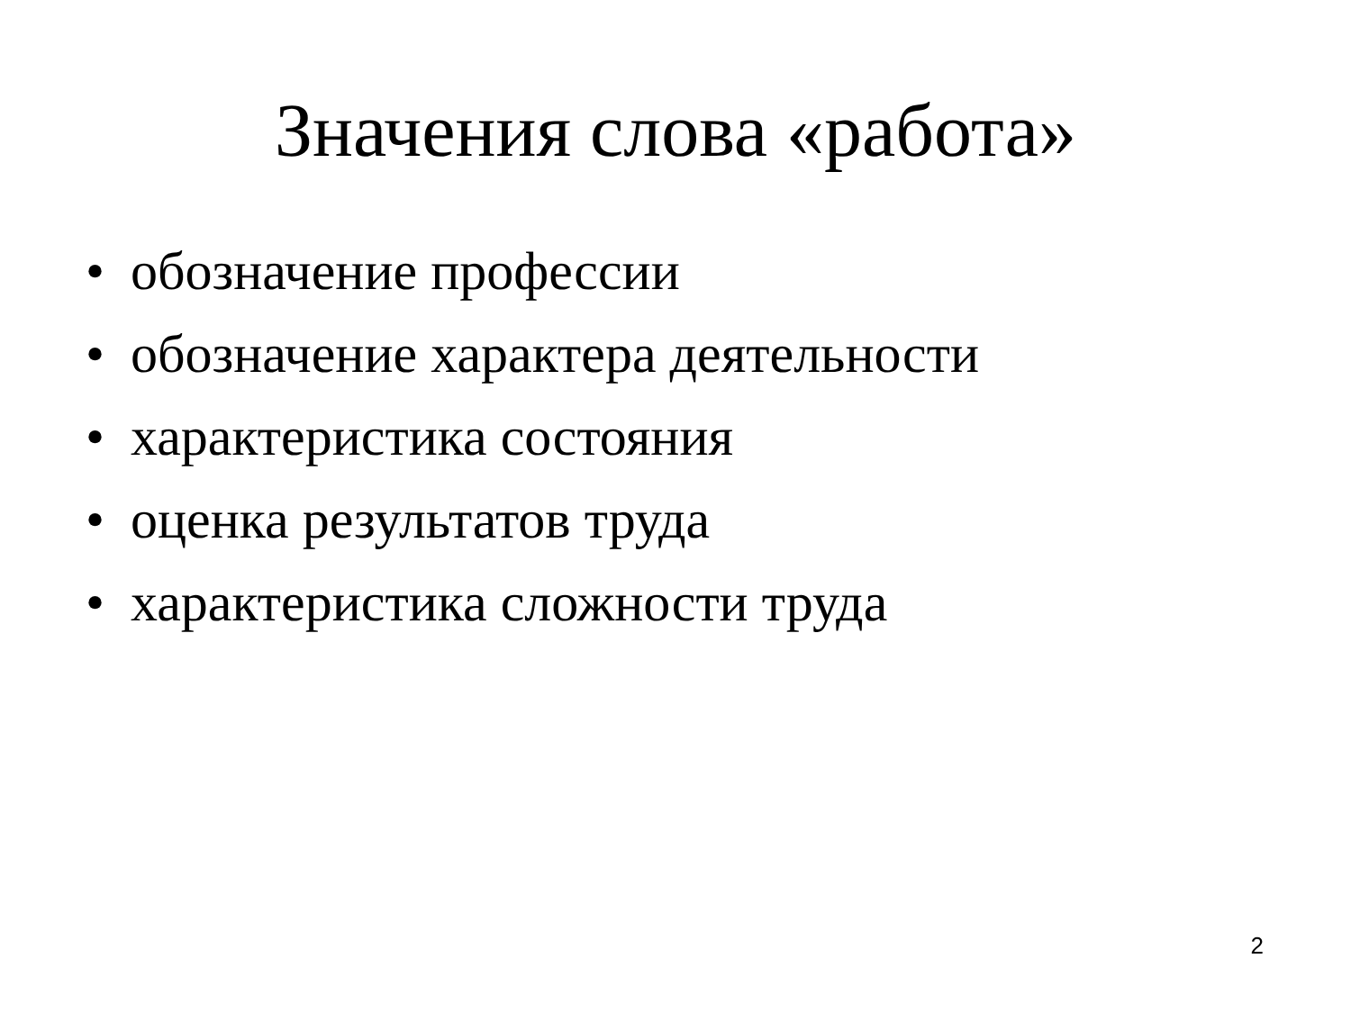Значения слова «работа»
• обозначение профессии
• обозначение характера деятельности
• характеристика состояния
• оценка результатов труда
• характеристика сложности труда
2